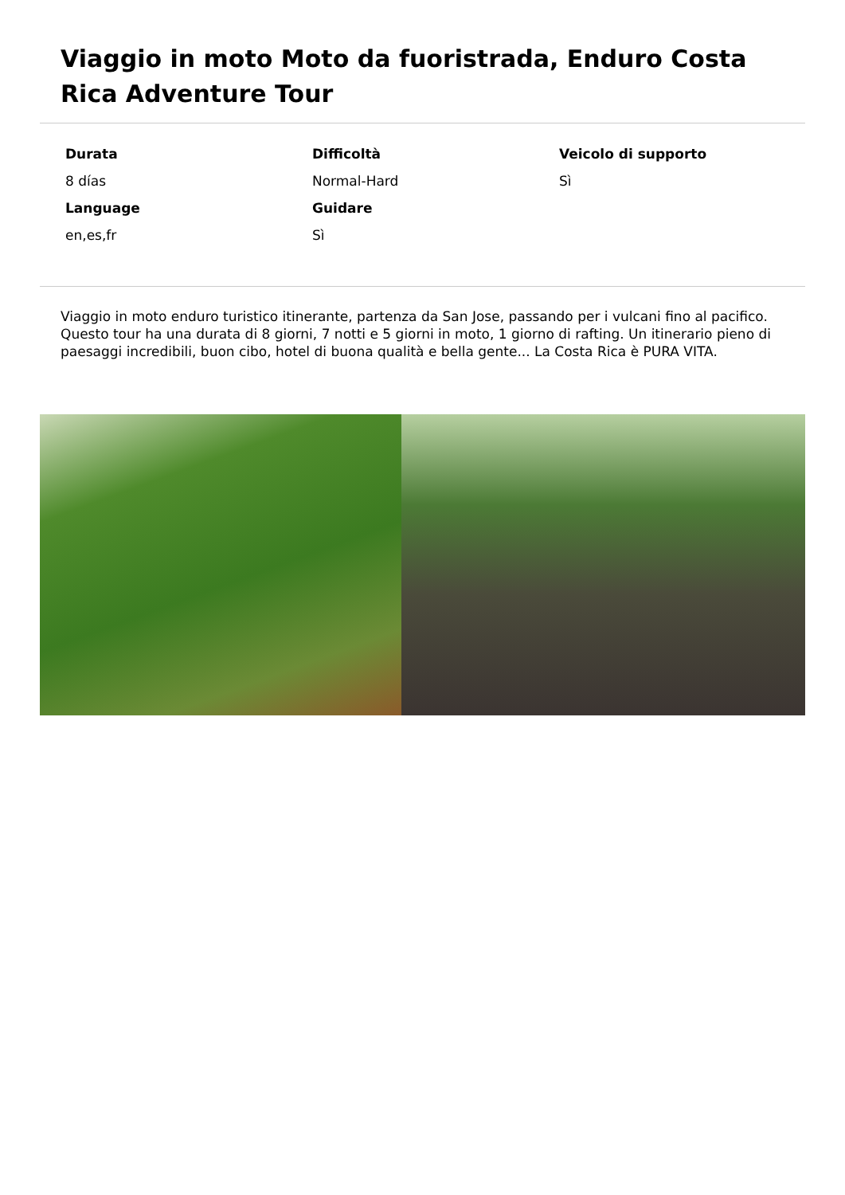Viaggio in moto Moto da fuoristrada, Enduro Costa Rica Adventure Tour
| Durata | Difficoltà | Veicolo di supporto |
| 8 días | Normal-Hard | Sì |
| Language | Guidare | |
| en,es,fr | Sì | |
Viaggio in moto enduro turistico itinerante, partenza da San Jose, passando per i vulcani fino al pacifico. Questo tour ha una durata di 8 giorni, 7 notti e 5 giorni in moto, 1 giorno di rafting. Un itinerario pieno di paesaggi incredibili, buon cibo, hotel di buona qualità e bella gente... La Costa Rica è PURA VITA.